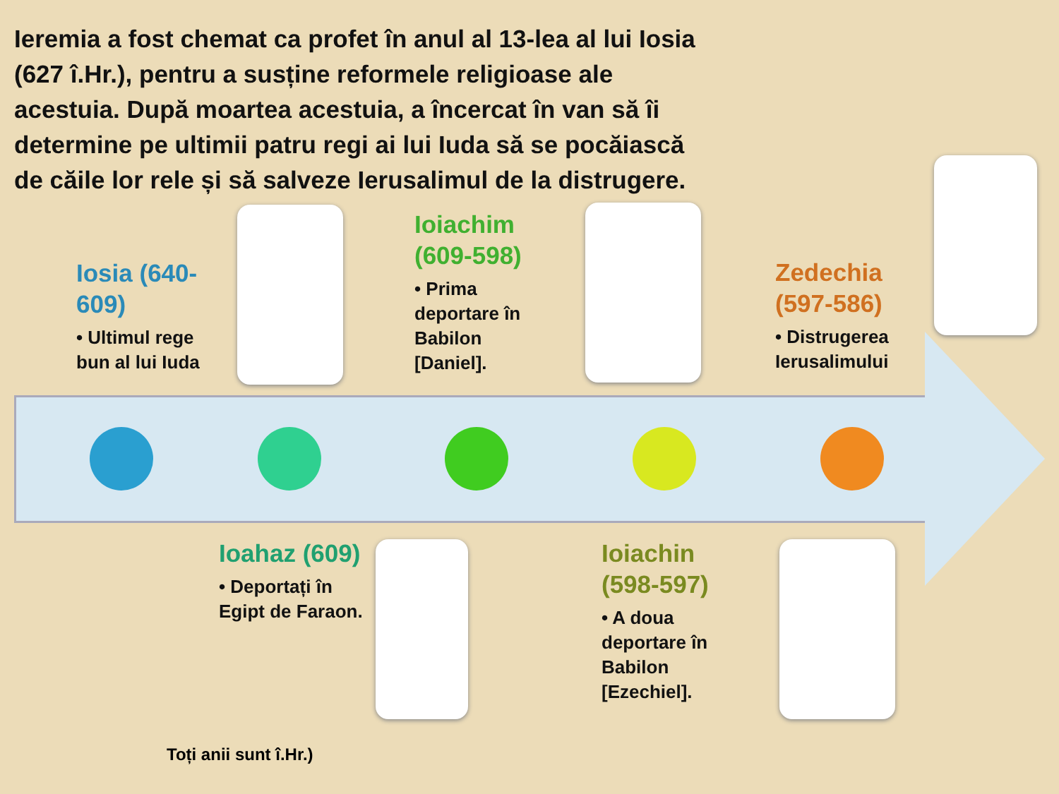Ieremia a fost chemat ca profet în anul al 13-lea al lui Iosia (627 î.Hr.), pentru a susține reformele religioase ale acestuia. După moartea acestuia, a încercat în van să îi determine pe ultimii patru regi ai lui Iuda să se pocăiască de căile lor rele și să salveze Ierusalimul de la distrugere.
Iosia (640-609)
• Ultimul rege bun al lui Iuda
Ioiachim (609-598)
• Prima deportare în Babilon [Daniel].
Zedechia (597-586)
• Distrugerea Ierusalimului
Ioahaz (609)
• Deportați în Egipt de Faraon.
Ioiachin (598-597)
• A doua deportare în Babilon [Ezechiel].
Toți anii sunt î.Hr.)